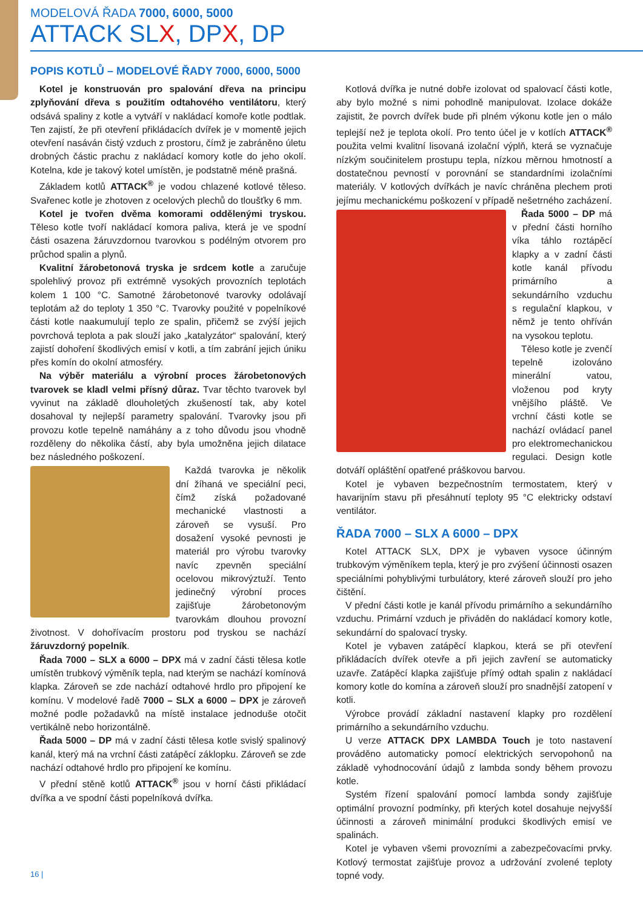MODELOVÁ ŘADA 7000, 6000, 5000
ATTACK SLX, DPX, DP
POPIS KOTLŮ – MODELOVÉ ŘADY 7000, 6000, 5000
Kotel je konstruován pro spalování dřeva na principu zplyňování dřeva s použitím odtahového ventilátoru, který odsává spaliny z kotle a vytváří v nakládací komoře kotle podtlak. Ten zajistí, že při otevření přikládacích dvířek je v momentě jejich otevření nasáván čistý vzduch z prostoru, čímž je zabráněno úletu drobných částic prachu z nakládací komory kotle do jeho okolí. Kotelna, kde je takový kotel umístěn, je podstatně méně prašná.
Základem kotlů ATTACK<sup>®</sup> je vodou chlazené kotlové těleso. Svařenec kotle je zhotoven z ocelových plechů do tloušťky 6 mm.
Kotel je tvořen dvěma komorami oddělenými tryskou. Těleso kotle tvoří nakládací komora paliva, která je ve spodní části osazena žáruvzdornou tvarovkou s podélným otvorem pro průchod spalin a plynů.
Kvalitní žárobetonová tryska je srdcem kotle a zaručuje spolehlivý provoz při extrémně vysokých provozních teplotách kolem 1 100 °C. Samotné žárobetonové tvarovky odolávají teplotám až do teploty 1 350 °C. Tvarovky použité v popelníkové části kotle naakumulují teplo ze spalin, přičemž se zvýší jejich povrchová teplota a pak slouží jako „katalyzátor“ spalování, který zajistí dohoření škodlivých emisí v kotli, a tím zabrání jejich úniku přes komín do okolní atmosféry.
Na výběr materiálu a výrobní proces žárobetonových tvarovek se kladl velmi přísný důraz. Tvar těchto tvarovek byl vyvinut na základě dlouholetých zkušeností tak, aby kotel dosahoval ty nejlepší parametry spalování. Tvarovky jsou při provozu kotle tepelně namáhány a z toho důvodu jsou vhodně rozděleny do několika částí, aby byla umožněna jejich dilatace bez následného poškození.
Každá tvarovka je několik dní žíhaná ve speciální peci, čímž získá požadované mechanické vlastnosti a zároveň se vysuší. Pro dosažení vysoké pevnosti je materiál pro výrobu tvarovky navíc zpevněn speciální ocelovou mikrovýztuží. Tento jedinečný výrobní proces zajišťuje žárobetonovým tvarovkám dlouhou provozní životnost. V dohořívacím prostoru pod tryskou se nachází žáruvzdorný popelník.
Řada 7000 – SLX a 6000 – DPX má v zadní části tělesa kotle umístěn trubkový výměník tepla, nad kterým se nachází komínová klapka. Zároveň se zde nachází odtahové hrdlo pro připojení ke komínu. V modelové řadě 7000 – SLX a 6000 – DPX je zároveň možné podle požadavků na místě instalace jednoduše otočit vertikálně nebo horizontálně.
Řada 5000 – DP má v zadní části tělesa kotle svislý spalinový kanál, který má na vrchní části zatápěcí záklopku. Zároveň se zde nachází odtahové hrdlo pro připojení ke komínu.
V přední stěně kotlů ATTACK<sup>®</sup> jsou v horní části přikládací dvířka a ve spodní části popelníková dvířka.
Kotlová dvířka je nutné dobře izolovat od spalovací části kotle, aby bylo možné s nimi pohodlně manipulovat. Izolace dokáže zajistit, že povrch dvířek bude při plném výkonu kotle jen o málo teplejší než je teplota okolí. Pro tento účel je v kotlích ATTACK<sup>®</sup> použita velmi kvalitní lisovaná izolační výplň, která se vyznačuje nízkým součinitelem prostupu tepla, nízkou měrnou hmotností a dostatečnou pevností v porovnání se standardními izolačními materiály. V kotlových dvířkách je navíc chráněna plechem proti jejímu mechanickému poškození v případě nešetrného zacházení.
Řada 5000 – DP má v přední části horního víka táhlo roztápěcí klapky a v zadní části kotle kanál přívodu primárního a sekundárního vzduchu s regulační klapkou, v němž je tento ohříván na vysokou teplotu.
Těleso kotle je zvenčí tepelně izolováno minerální vatou, vloženou pod kryty vnějšího pláště. Ve vrchní části kotle se nachází ovládací panel pro elektromechanickou regulaci. Design kotle dotváří opláštění opatřené práškovou barvou.
Kotel je vybaven bezpečnostním termostatem, který v havarijním stavu při přesáhnutí teploty 95 °C elektricky odstaví ventilátor.
ŘADA 7000 – SLX A 6000 – DPX
Kotel ATTACK SLX, DPX je vybaven vysoce účinným trubkovým výměníkem tepla, který je pro zvýšení účinnosti osazen speciálními pohyblivými turbulátory, které zároveň slouží pro jeho čištění.
V přední části kotle je kanál přívodu primárního a sekundárního vzduchu. Primární vzduch je přiváděn do nakládací komory kotle, sekundární do spalovací trysky.
Kotel je vybaven zatápěcí klapkou, která se při otevření přikládacích dvířek otevře a při jejich zavření se automaticky uzavře. Zatápěcí klapka zajišťuje přímý odtah spalin z nakládací komory kotle do komína a zároveň slouží pro snadnější zatopení v kotli.
Výrobce provádí základní nastavení klapky pro rozdělení primárního a sekundárního vzduchu.
U verze ATTACK DPX LAMBDA Touch je toto nastavení prováděno automaticky pomocí elektrických servopohonů na základě vyhodnocování údajů z lambda sondy během provozu kotle.
Systém řízení spalování pomocí lambda sondy zajišťuje optimální provozní podmínky, při kterých kotel dosahuje nejvyšší účinnosti a zároveň minimální produkci škodlivých emisí ve spalinách.
Kotel je vybaven všemi provozními a zabezpečovacími prvky. Kotlový termostat zajišťuje provoz a udržování zvolené teploty topné vody.
16 |